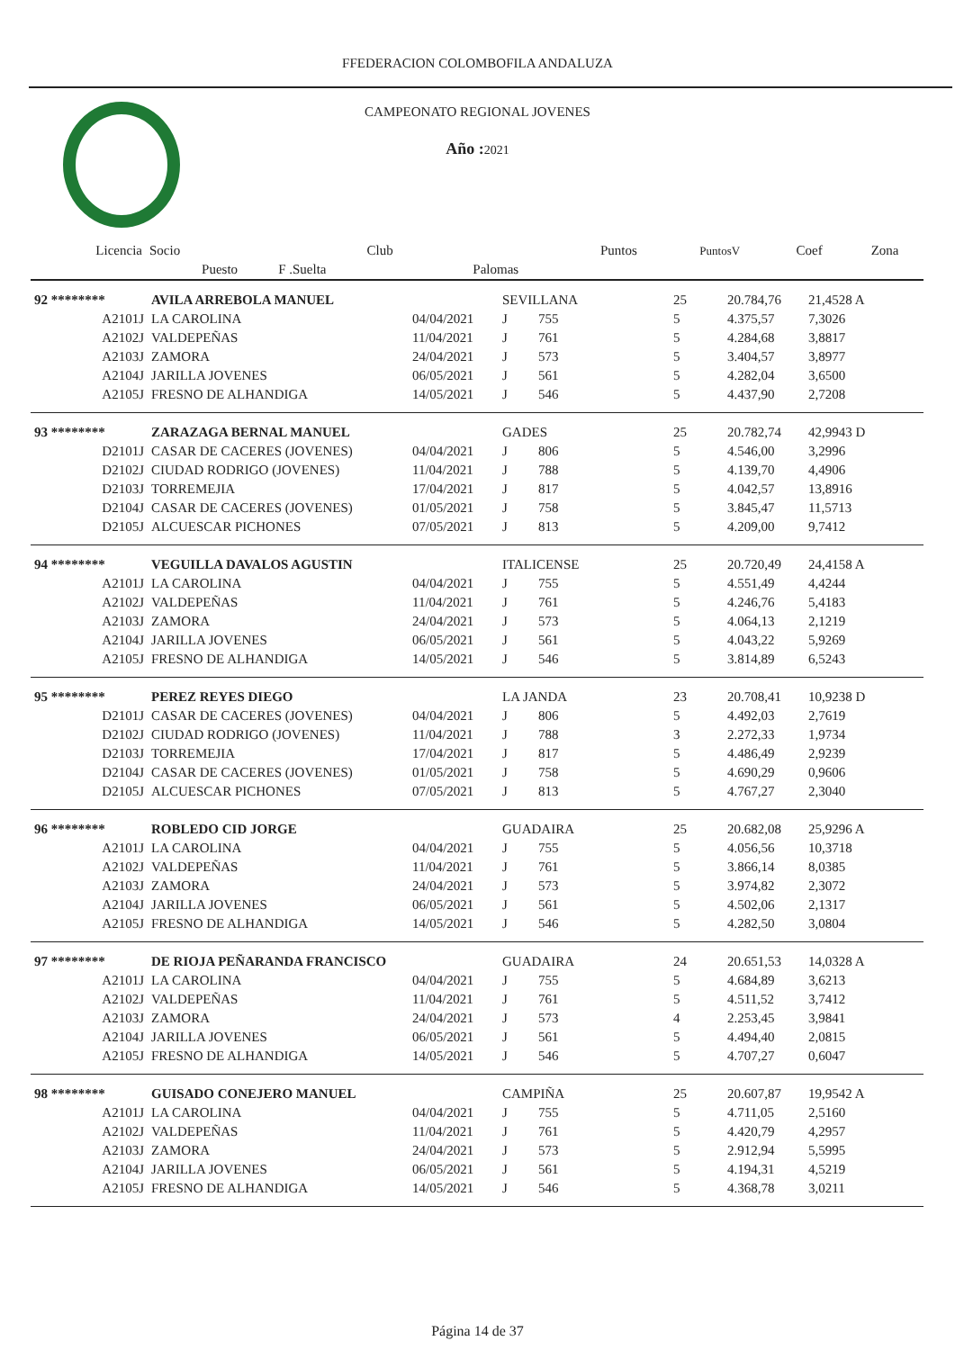FFEDERACION COLOMBOFILA ANDALUZA
CAMPEONATO REGIONAL JOVENES
Año : 2021
| Licencia | Socio | | Club | | | Puntos | PuntosV | Coef | Zona |
| --- | --- | --- | --- | --- | --- | --- | --- | --- | --- |
| | Puesto | F .Suelta | | Palomas | | | | | |
| 92 ******** | AVILA ARREBOLA MANUEL | | SEVILLANA | | | 25 | 20.784,76 | 21,4528 A | |
| A2101J | LA CAROLINA | 04/04/2021 | J | 755 | | 5 | 4.375,57 | 7,3026 | |
| A2102J | VALDEPEÑAS | 11/04/2021 | J | 761 | | 5 | 4.284,68 | 3,8817 | |
| A2103J | ZAMORA | 24/04/2021 | J | 573 | | 5 | 3.404,57 | 3,8977 | |
| A2104J | JARILLA JOVENES | 06/05/2021 | J | 561 | | 5 | 4.282,04 | 3,6500 | |
| A2105J | FRESNO DE ALHANDIGA | 14/05/2021 | J | 546 | | 5 | 4.437,90 | 2,7208 | |
| 93 ******** | ZARAZAGA BERNAL MANUEL | | GADES | | | 25 | 20.782,74 | 42,9943 D | |
| D2101J | CASAR DE CACERES (JOVENES) | 04/04/2021 | J | 806 | | 5 | 4.546,00 | 3,2996 | |
| D2102J | CIUDAD RODRIGO (JOVENES) | 11/04/2021 | J | 788 | | 5 | 4.139,70 | 4,4906 | |
| D2103J | TORREMEJIA | 17/04/2021 | J | 817 | | 5 | 4.042,57 | 13,8916 | |
| D2104J | CASAR DE CACERES (JOVENES) | 01/05/2021 | J | 758 | | 5 | 3.845,47 | 11,5713 | |
| D2105J | ALCUESCAR PICHONES | 07/05/2021 | J | 813 | | 5 | 4.209,00 | 9,7412 | |
| 94 ******** | VEGUILLA DAVALOS AGUSTIN | | ITALICENSE | | | 25 | 20.720,49 | 24,4158 A | |
| A2101J | LA CAROLINA | 04/04/2021 | J | 755 | | 5 | 4.551,49 | 4,4244 | |
| A2102J | VALDEPEÑAS | 11/04/2021 | J | 761 | | 5 | 4.246,76 | 5,4183 | |
| A2103J | ZAMORA | 24/04/2021 | J | 573 | | 5 | 4.064,13 | 2,1219 | |
| A2104J | JARILLA JOVENES | 06/05/2021 | J | 561 | | 5 | 4.043,22 | 5,9269 | |
| A2105J | FRESNO DE ALHANDIGA | 14/05/2021 | J | 546 | | 5 | 3.814,89 | 6,5243 | |
| 95 ******** | PEREZ REYES DIEGO | | LA JANDA | | | 23 | 20.708,41 | 10,9238 D | |
| D2101J | CASAR DE CACERES (JOVENES) | 04/04/2021 | J | 806 | | 5 | 4.492,03 | 2,7619 | |
| D2102J | CIUDAD RODRIGO (JOVENES) | 11/04/2021 | J | 788 | | 3 | 2.272,33 | 1,9734 | |
| D2103J | TORREMEJIA | 17/04/2021 | J | 817 | | 5 | 4.486,49 | 2,9239 | |
| D2104J | CASAR DE CACERES (JOVENES) | 01/05/2021 | J | 758 | | 5 | 4.690,29 | 0,9606 | |
| D2105J | ALCUESCAR PICHONES | 07/05/2021 | J | 813 | | 5 | 4.767,27 | 2,3040 | |
| 96 ******** | ROBLEDO CID JORGE | | GUADAIRA | | | 25 | 20.682,08 | 25,9296 A | |
| A2101J | LA CAROLINA | 04/04/2021 | J | 755 | | 5 | 4.056,56 | 10,3718 | |
| A2102J | VALDEPEÑAS | 11/04/2021 | J | 761 | | 5 | 3.866,14 | 8,0385 | |
| A2103J | ZAMORA | 24/04/2021 | J | 573 | | 5 | 3.974,82 | 2,3072 | |
| A2104J | JARILLA JOVENES | 06/05/2021 | J | 561 | | 5 | 4.502,06 | 2,1317 | |
| A2105J | FRESNO DE ALHANDIGA | 14/05/2021 | J | 546 | | 5 | 4.282,50 | 3,0804 | |
| 97 ******** | DE RIOJA PEÑARANDA FRANCISCO | | GUADAIRA | | | 24 | 20.651,53 | 14,0328 A | |
| A2101J | LA CAROLINA | 04/04/2021 | J | 755 | | 5 | 4.684,89 | 3,6213 | |
| A2102J | VALDEPEÑAS | 11/04/2021 | J | 761 | | 5 | 4.511,52 | 3,7412 | |
| A2103J | ZAMORA | 24/04/2021 | J | 573 | | 4 | 2.253,45 | 3,9841 | |
| A2104J | JARILLA JOVENES | 06/05/2021 | J | 561 | | 5 | 4.494,40 | 2,0815 | |
| A2105J | FRESNO DE ALHANDIGA | 14/05/2021 | J | 546 | | 5 | 4.707,27 | 0,6047 | |
| 98 ******** | GUISADO CONEJERO MANUEL | | CAMPIÑA | | | 25 | 20.607,87 | 19,9542 A | |
| A2101J | LA CAROLINA | 04/04/2021 | J | 755 | | 5 | 4.711,05 | 2,5160 | |
| A2102J | VALDEPEÑAS | 11/04/2021 | J | 761 | | 5 | 4.420,79 | 4,2957 | |
| A2103J | ZAMORA | 24/04/2021 | J | 573 | | 5 | 2.912,94 | 5,5995 | |
| A2104J | JARILLA JOVENES | 06/05/2021 | J | 561 | | 5 | 4.194,31 | 4,5219 | |
| A2105J | FRESNO DE ALHANDIGA | 14/05/2021 | J | 546 | | 5 | 4.368,78 | 3,0211 | |
Página 14 de 37